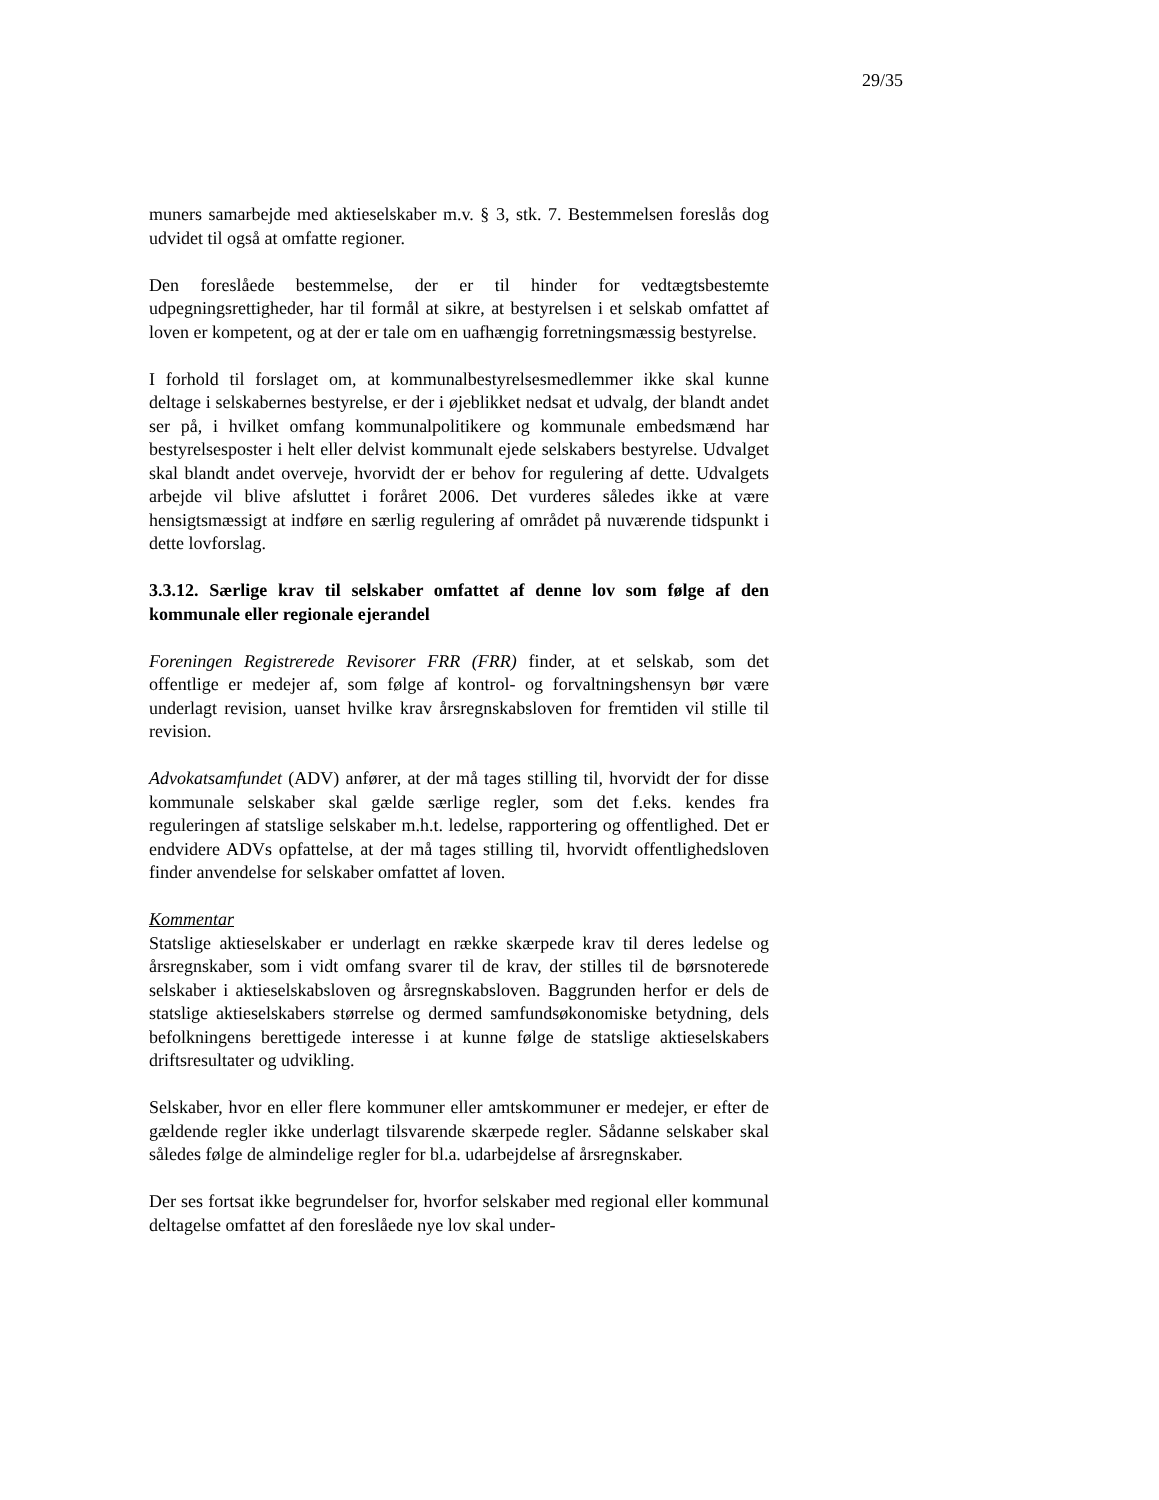29/35
muners samarbejde med aktieselskaber m.v. § 3, stk. 7. Bestemmelsen foreslås dog udvidet til også at omfatte regioner.
Den foreslåede bestemmelse, der er til hinder for vedtægtsbestemte udpegningsrettigheder, har til formål at sikre, at bestyrelsen i et selskab omfattet af loven er kompetent, og at der er tale om en uafhængig forretningsmæssig bestyrelse.
I forhold til forslaget om, at kommunalbestyrelsesmedlemmer ikke skal kunne deltage i selskabernes bestyrelse, er der i øjeblikket nedsat et udvalg, der blandt andet ser på, i hvilket omfang kommunalpolitikere og kommunale embedsmænd har bestyrelsesposter i helt eller delvist kommunalt ejede selskabers bestyrelse. Udvalget skal blandt andet overveje, hvorvidt der er behov for regulering af dette. Udvalgets arbejde vil blive afsluttet i foråret 2006. Det vurderes således ikke at være hensigtsmæssigt at indføre en særlig regulering af området på nuværende tidspunkt i dette lovforslag.
3.3.12. Særlige krav til selskaber omfattet af denne lov som følge af den kommunale eller regionale ejerandel
Foreningen Registrerede Revisorer FRR (FRR) finder, at et selskab, som det offentlige er medejer af, som følge af kontrol- og forvaltningshensyn bør være underlagt revision, uanset hvilke krav årsregnskabsloven for fremtiden vil stille til revision.
Advokatsamfundet (ADV) anfører, at der må tages stilling til, hvorvidt der for disse kommunale selskaber skal gælde særlige regler, som det f.eks. kendes fra reguleringen af statslige selskaber m.h.t. ledelse, rapportering og offentlighed. Det er endvidere ADVs opfattelse, at der må tages stilling til, hvorvidt offentlighedsloven finder anvendelse for selskaber omfattet af loven.
Kommentar
Statslige aktieselskaber er underlagt en række skærpede krav til deres ledelse og årsregnskaber, som i vidt omfang svarer til de krav, der stilles til de børsnoterede selskaber i aktieselskabsloven og årsregnskabsloven. Baggrunden herfor er dels de statslige aktieselskabers størrelse og dermed samfundsøkonomiske betydning, dels befolkningens berettigede interesse i at kunne følge de statslige aktieselskabers driftsresultater og udvikling.
Selskaber, hvor en eller flere kommuner eller amtskommuner er medejer, er efter de gældende regler ikke underlagt tilsvarende skærpede regler. Sådanne selskaber skal således følge de almindelige regler for bl.a. udarbejdelse af årsregnskaber.
Der ses fortsat ikke begrundelser for, hvorfor selskaber med regional eller kommunal deltagelse omfattet af den foreslåede nye lov skal under-